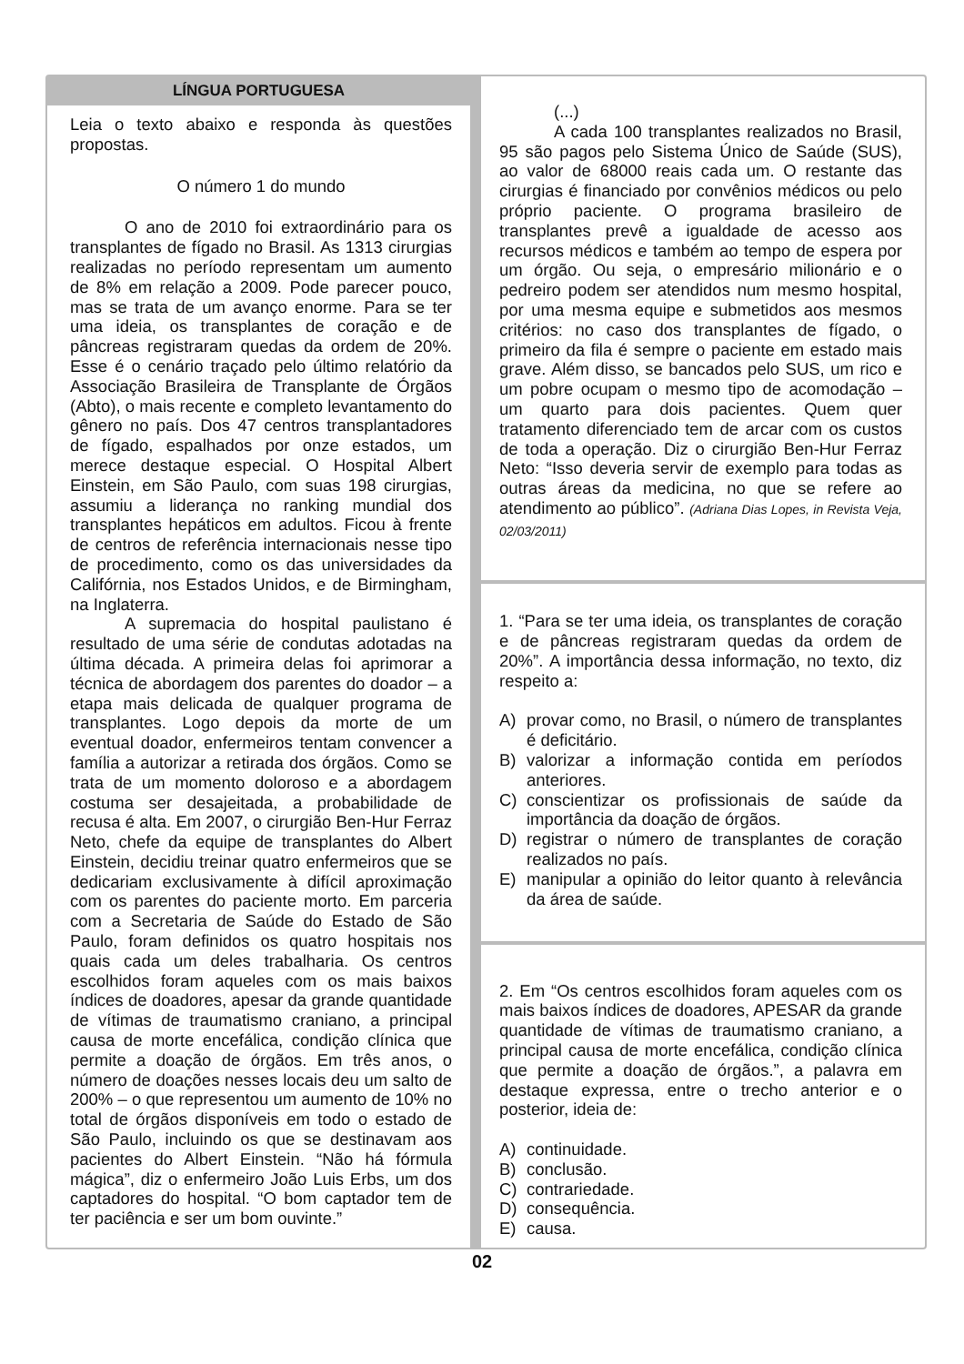LÍNGUA PORTUGUESA
Leia o texto abaixo e responda às questões propostas.
O número 1 do mundo
O ano de 2010 foi extraordinário para os transplantes de fígado no Brasil. As 1313 cirurgias realizadas no período representam um aumento de 8% em relação a 2009. Pode parecer pouco, mas se trata de um avanço enorme. Para se ter uma ideia, os transplantes de coração e de pâncreas registraram quedas da ordem de 20%. Esse é o cenário traçado pelo último relatório da Associação Brasileira de Transplante de Órgãos (Abto), o mais recente e completo levantamento do gênero no país. Dos 47 centros transplantadores de fígado, espalhados por onze estados, um merece destaque especial. O Hospital Albert Einstein, em São Paulo, com suas 198 cirurgias, assumiu a liderança no ranking mundial dos transplantes hepáticos em adultos. Ficou à frente de centros de referência internacionais nesse tipo de procedimento, como os das universidades da Califórnia, nos Estados Unidos, e de Birmingham, na Inglaterra.
A supremacia do hospital paulistano é resultado de uma série de condutas adotadas na última década. A primeira delas foi aprimorar a técnica de abordagem dos parentes do doador – a etapa mais delicada de qualquer programa de transplantes. Logo depois da morte de um eventual doador, enfermeiros tentam convencer a família a autorizar a retirada dos órgãos. Como se trata de um momento doloroso e a abordagem costuma ser desajeitada, a probabilidade de recusa é alta. Em 2007, o cirurgião Ben-Hur Ferraz Neto, chefe da equipe de transplantes do Albert Einstein, decidiu treinar quatro enfermeiros que se dedicariam exclusivamente à difícil aproximação com os parentes do paciente morto. Em parceria com a Secretaria de Saúde do Estado de São Paulo, foram definidos os quatro hospitais nos quais cada um deles trabalharia. Os centros escolhidos foram aqueles com os mais baixos índices de doadores, apesar da grande quantidade de vítimas de traumatismo craniano, a principal causa de morte encefálica, condição clínica que permite a doação de órgãos. Em três anos, o número de doações nesses locais deu um salto de 200% – o que representou um aumento de 10% no total de órgãos disponíveis em todo o estado de São Paulo, incluindo os que se destinavam aos pacientes do Albert Einstein. “Não há fórmula mágica”, diz o enfermeiro João Luis Erbs, um dos captadores do hospital. “O bom captador tem de ter paciência e ser um bom ouvinte.”
(...)
A cada 100 transplantes realizados no Brasil, 95 são pagos pelo Sistema Único de Saúde (SUS), ao valor de 68000 reais cada um. O restante das cirurgias é financiado por convênios médicos ou pelo próprio paciente. O programa brasileiro de transplantes prevê a igualdade de acesso aos recursos médicos e também ao tempo de espera por um órgão. Ou seja, o empresário milionário e o pedreiro podem ser atendidos num mesmo hospital, por uma mesma equipe e submetidos aos mesmos critérios: no caso dos transplantes de fígado, o primeiro da fila é sempre o paciente em estado mais grave. Além disso, se bancados pelo SUS, um rico e um pobre ocupam o mesmo tipo de acomodação – um quarto para dois pacientes. Quem quer tratamento diferenciado tem de arcar com os custos de toda a operação. Diz o cirurgião Ben-Hur Ferraz Neto: “Isso deveria servir de exemplo para todas as outras áreas da medicina, no que se refere ao atendimento ao público”. (Adriana Dias Lopes, in Revista Veja, 02/03/2011)
1. “Para se ter uma ideia, os transplantes de coração e de pâncreas registraram quedas da ordem de 20%”. A importância dessa informação, no texto, diz respeito a:
A) provar como, no Brasil, o número de transplantes é deficitário.
B) valorizar a informação contida em períodos anteriores.
C) conscientizar os profissionais de saúde da importância da doação de órgãos.
D) registrar o número de transplantes de coração realizados no país.
E) manipular a opinião do leitor quanto à relevância da área de saúde.
2. Em “Os centros escolhidos foram aqueles com os mais baixos índices de doadores, APESAR da grande quantidade de vítimas de traumatismo craniano, a principal causa de morte encefálica, condição clínica que permite a doação de órgãos.”, a palavra em destaque expressa, entre o trecho anterior e o posterior, ideia de:
A) continuidade.
B) conclusão.
C) contrariedade.
D) consequência.
E) causa.
02